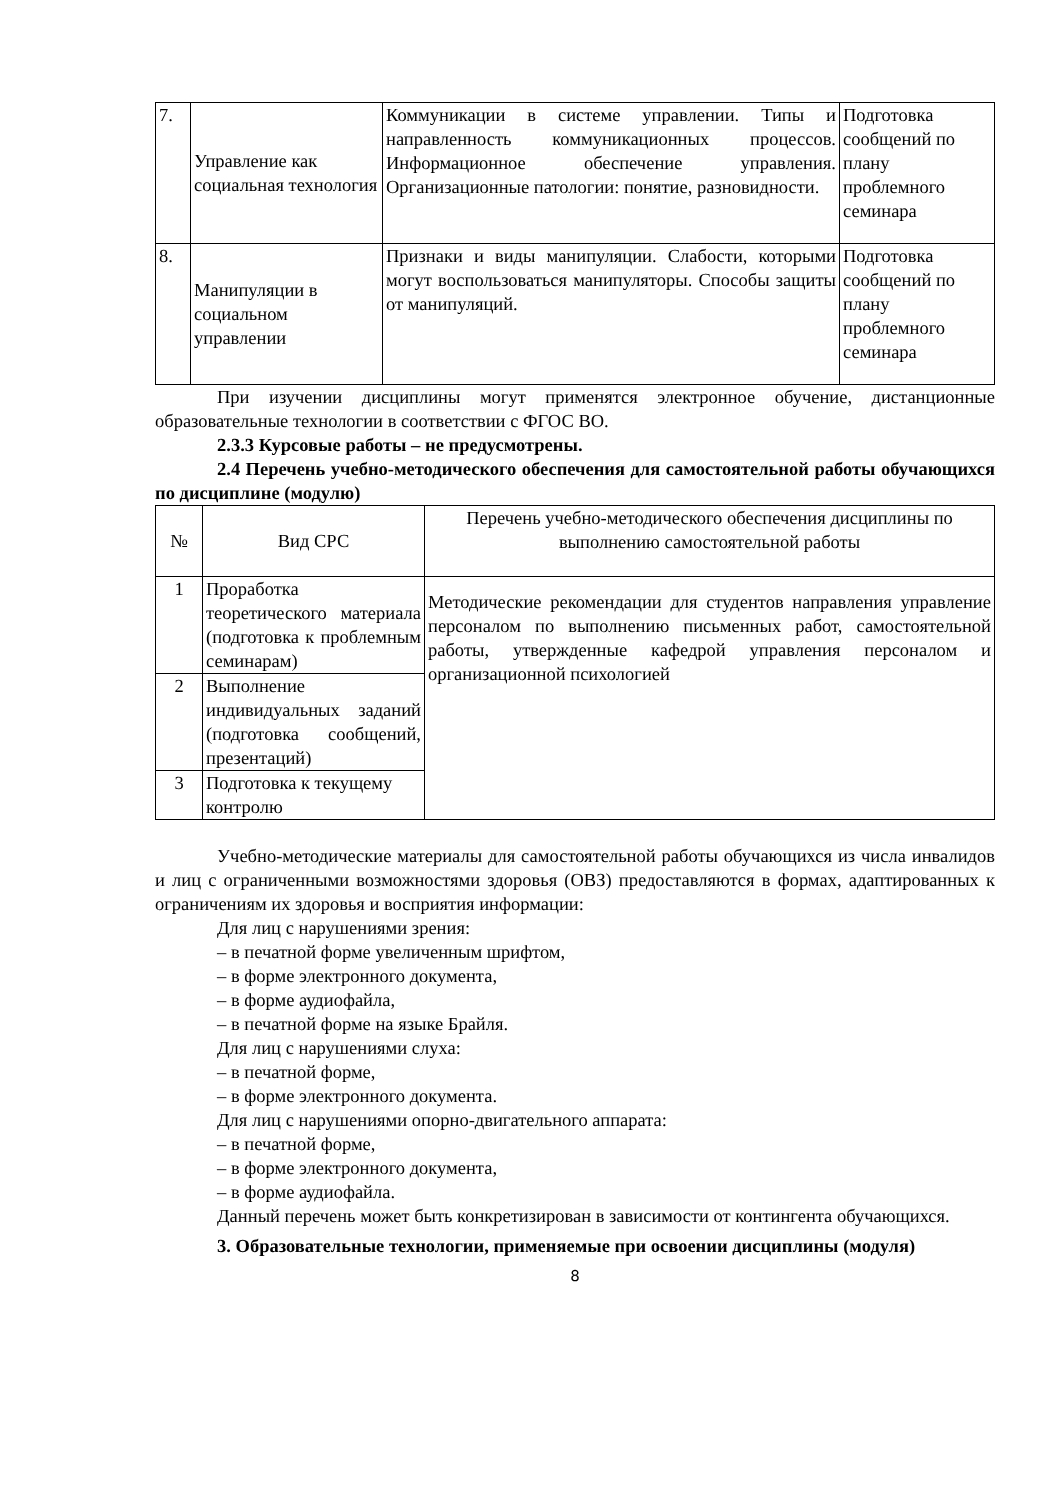| 7. | Управление как социальная технология | Коммуникации в системе управлении. Типы и направленность коммуникационных процессов. Информационное обеспечение управления. Организационные патологии: понятие, разновидности. | Подготовка сообщений по плану проблемного семинара |
| 8. | Манипуляции в социальном управлении | Признаки и виды манипуляции. Слабости, которыми могут воспользоваться манипуляторы. Способы защиты от манипуляций. | Подготовка сообщений по плану проблемного семинара |
При изучении дисциплины могут применятся электронное обучение, дистанционные образовательные технологии в соответствии с ФГОС ВО.
2.3.3 Курсовые работы – не предусмотрены.
2.4 Перечень учебно-методического обеспечения для самостоятельной работы обучающихся по дисциплине (модулю)
| № | Вид СРС | Перечень учебно-методического обеспечения дисциплины по выполнению самостоятельной работы |
| --- | --- | --- |
| 1 | Проработка теоретического материала (подготовка к проблемным семинарам) | Методические рекомендации для студентов направления управление персоналом по выполнению письменных работ, самостоятельной работы, утвержденные кафедрой управления персоналом и организационной психологией |
| 2 | Выполнение индивидуальных заданий (подготовка сообщений, презентаций) | |
| 3 | Подготовка к текущему контролю | |
Учебно-методические материалы для самостоятельной работы обучающихся из числа инвалидов и лиц с ограниченными возможностями здоровья (ОВЗ) предоставляются в формах, адаптированных к ограничениям их здоровья и восприятия информации:
Для лиц с нарушениями зрения:
– в печатной форме увеличенным шрифтом,
– в форме электронного документа,
– в форме аудиофайла,
– в печатной форме на языке Брайля.
Для лиц с нарушениями слуха:
– в печатной форме,
– в форме электронного документа.
Для лиц с нарушениями опорно-двигательного аппарата:
– в печатной форме,
– в форме электронного документа,
– в форме аудиофайла.
Данный перечень может быть конкретизирован в зависимости от контингента обучающихся.
3. Образовательные технологии, применяемые при освоении дисциплины (модуля)
8